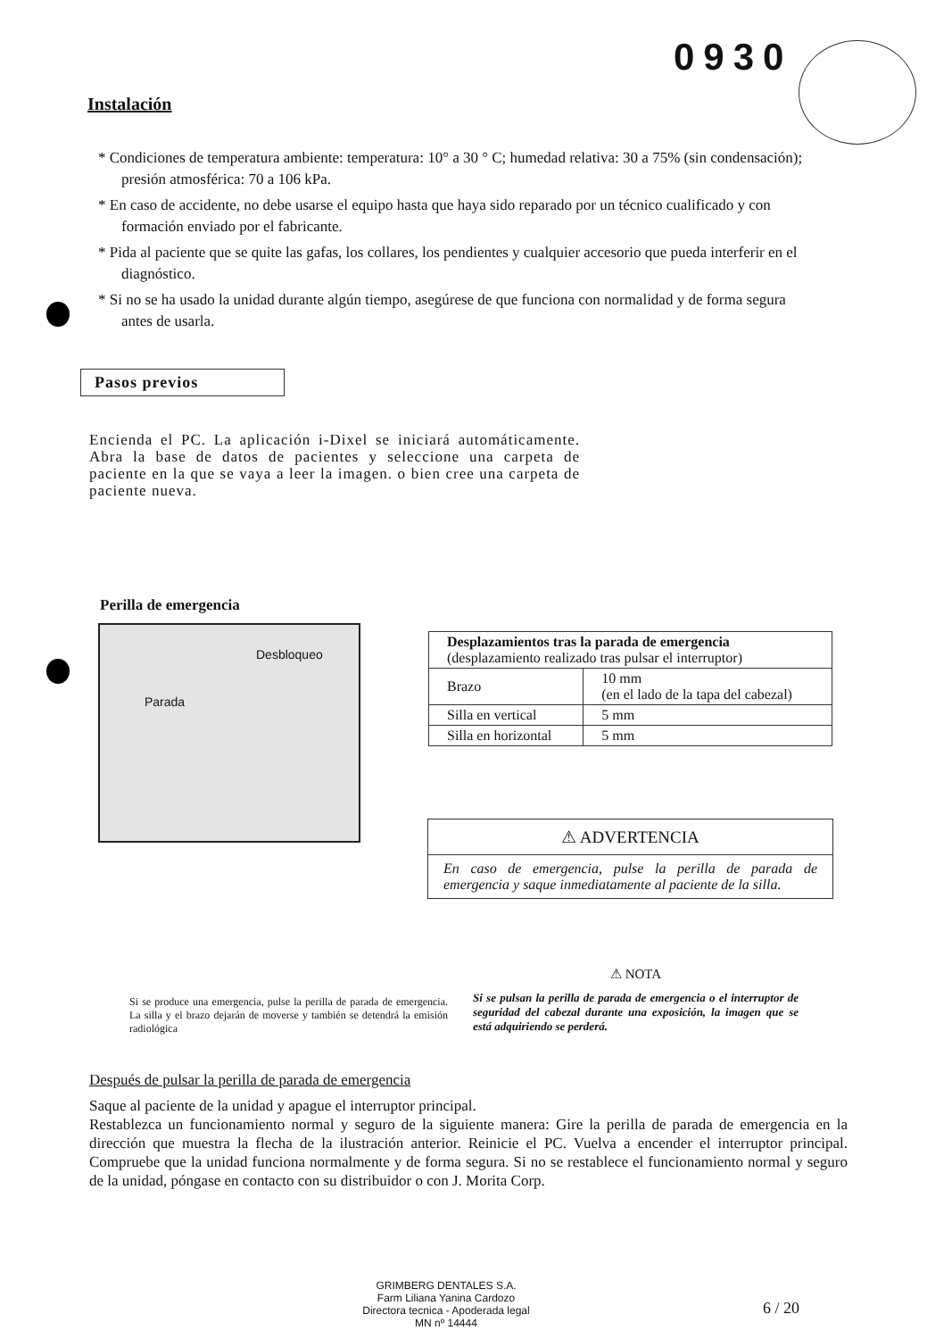0930
Instalación
* Condiciones de temperatura ambiente: temperatura: 10° a 30 ° C; humedad relativa: 30 a 75% (sin condensación); presión atmosférica: 70 a 106 kPa.
* En caso de accidente, no debe usarse el equipo hasta que haya sido reparado por un técnico cualificado y con formación enviado por el fabricante.
* Pida al paciente que se quite las gafas, los collares, los pendientes y cualquier accesorio que pueda interferir en el diagnóstico.
* Si no se ha usado la unidad durante algún tiempo, asegúrese de que funciona con normalidad y de forma segura antes de usarla.
Pasos previos
Encienda el PC. La aplicación i-Dixel se iniciará automáticamente. Abra la base de datos de pacientes y seleccione una carpeta de paciente en la que se vaya a leer la imagen. o bien cree una carpeta de paciente nueva.
Perilla de emergencia
Desbloqueo
Parada
| Desplazamientos tras la parada de emergencia (desplazamiento realizado tras pulsar el interruptor) | |
| --- | --- |
| Brazo | 10 mm (en el lado de la tapa del cabezal) |
| Silla en vertical | 5 mm |
| Silla en horizontal | 5 mm |
⚠ ADVERTENCIA
En caso de emergencia, pulse la perilla de parada de emergencia y saque inmediatamente al paciente de la silla.
Si se produce una emergencia, pulse la perilla de parada de emergencia. La silla y el brazo dejarán de moverse y también se detendrá la emisión radiológica
⚠ NOTA
Si se pulsan la perilla de parada de emergencia o el interruptor de seguridad del cabezal durante una exposición, la imagen que se está adquiriendo se perderá.
Después de pulsar la perilla de parada de emergencia
Saque al paciente de la unidad y apague el interruptor principal.
Restablezca un funcionamiento normal y seguro de la siguiente manera: Gire la perilla de parada de emergencia en la dirección que muestra la flecha de la ilustración anterior. Reinicie el PC. Vuelva a encender el interruptor principal. Compruebe que la unidad funciona normalmente y de forma segura. Si no se restablece el funcionamiento normal y seguro de la unidad, póngase en contacto con su distribuidor o con J. Morita Corp.
GRIMBERG DENTALES S.A.
Farm Liliana Yanina Cardozo
Directora tecnica - Apoderada legal
MN nº 14444
6 / 20